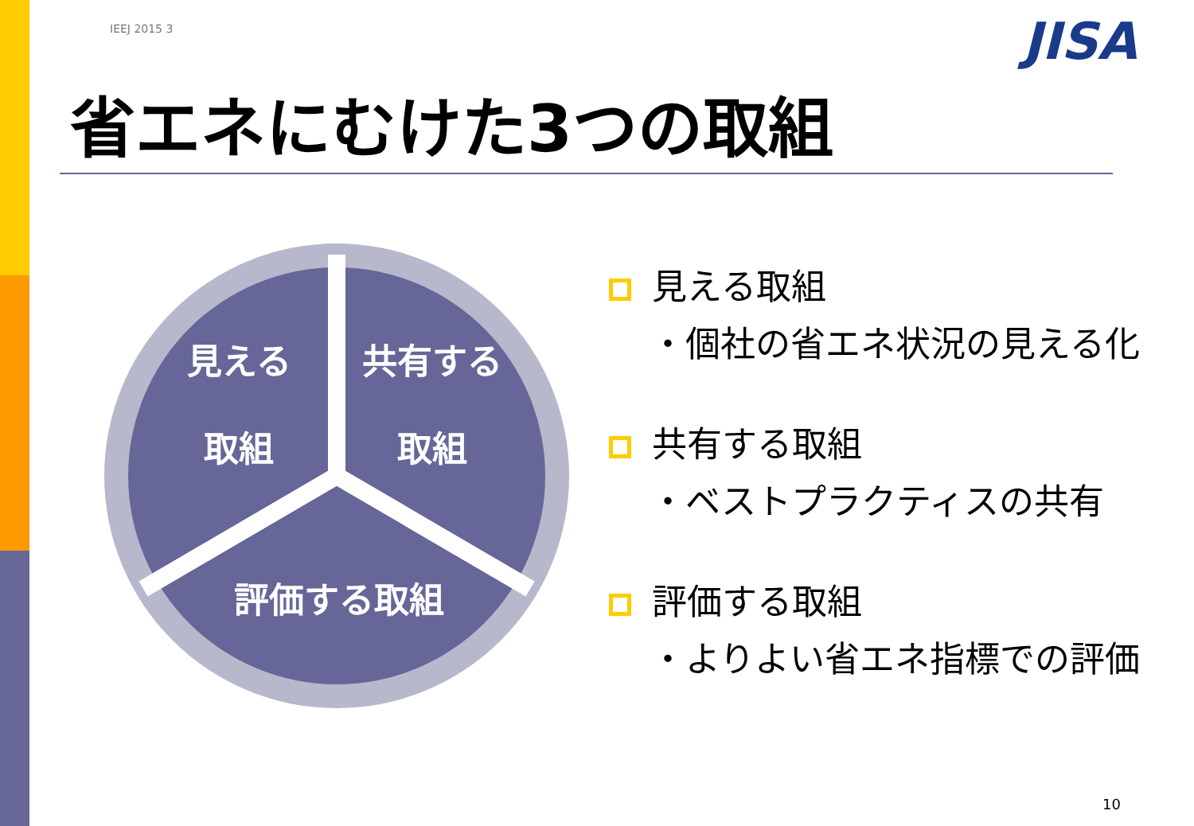IEEJ 2015 3 JISA
省エネにむけた3つの取組
見える
取組
共有する
取組
評価する取組
見える取組
・個社の省エネ状況の見える化
共有する取組
・ベストプラクティスの共有
評価する取組
・よりよい省エネ指標での評価
10